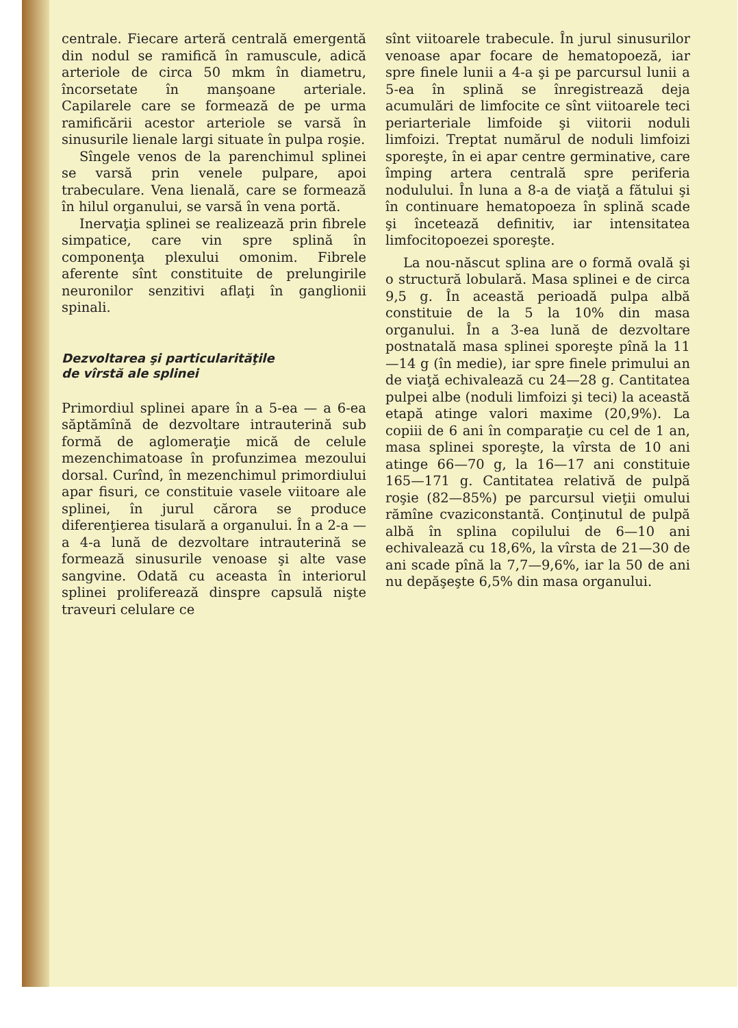centrale. Fiecare arteră centrală emergentă din nodul se ramifică în ramuscule, adică arteriole de circa 50 mkm în diametru, încorsetate în manşoane arteriale. Capilarele care se formează de pe urma ramificării acestor arteriole se varsă în sinusurile lienale largi situate în pulpa roşie.
Sîngele venos de la parenchimul splinei se varsă prin venele pulpare, apoi trabeculare. Vena lienală, care se formează în hilul organului, se varsă în vena portă.
Inervaţia splinei se realizează prin fibrele simpatice, care vin spre splină în componenţa plexului omonim. Fibrele aferente sînt constituite de prelungirile neuronilor senzitivi aflaţi în ganglionii spinali.
Dezvoltarea şi particularităţile
de vîrstă ale splinei
Primordiul splinei apare în a 5-ea — a 6-ea săptămînă de dezvoltare intrauterină sub formă de aglomeraţie mică de celule mezenchimatoase în profunzimea mezoului dorsal. Curînd, în mezenchimul primordiului apar fisuri, ce constituie vasele viitoare ale splinei, în jurul cărora se produce diferenţierea tisulară a organului. În a 2-a — a 4-a lună de dezvoltare intrauterină se formează sinusurile venoase şi alte vase sangvine. Odată cu aceasta în interiorul splinei proliferează dinspre capsulă nişte traveuri celulare ce
sînt viitoarele trabecule. În jurul sinusurilor venoase apar focare de hematopoeză, iar spre finele lunii a 4-a şi pe parcursul lunii a 5-ea în splină se înregistrează deja acumulări de limfocite ce sînt viitoarele teci periarteriale limfoide şi viitorii noduli limfoizi. Treptat numărul de noduli limfoizi sporeşte, în ei apar centre germinative, care împing artera centrală spre periferia nodulului. În luna a 8-a de viaţă a fătului şi în continuare hematopoeza în splină scade şi încetează definitiv, iar intensitatea limfocitopoezei sporeşte.
La nou-născut splina are o formă ovală şi o structură lobulară. Masa splinei e de circa 9,5 g. În această perioadă pulpa albă constituie de la 5 la 10% din masa organului. În a 3-ea lună de dezvoltare postnatală masa splinei sporeşte pînă la 11—14 g (în medie), iar spre finele primului an de viaţă echivalează cu 24—28 g. Cantitatea pulpei albe (noduli limfoizi şi teci) la această etapă atinge valori maxime (20,9%). La copiii de 6 ani în comparaţie cu cel de 1 an, masa splinei sporeşte, la vîrsta de 10 ani atinge 66—70 g, la 16—17 ani constituie 165—171 g. Cantitatea relativă de pulpă roşie (82—85%) pe parcursul vieţii omului rămîne cvaziconstantă. Conţinutul de pulpă albă în splina copilului de 6—10 ani echivalează cu 18,6%, la vîrsta de 21—30 de ani scade pînă la 7,7—9,6%, iar la 50 de ani nu depăşeşte 6,5% din masa organului.